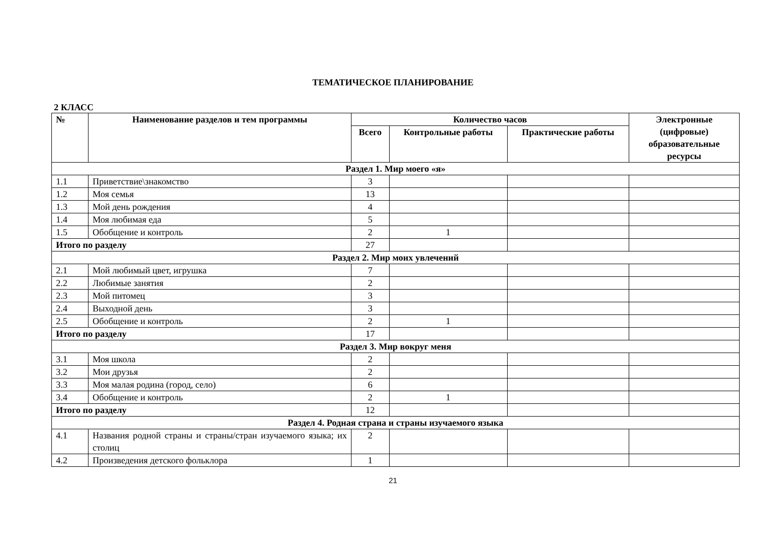ТЕМАТИЧЕСКОЕ ПЛАНИРОВАНИЕ
2 КЛАСС
| № | Наименование разделов и тем программы | Количество часов | | | Электронные (цифровые) образовательные ресурсы |
| --- | --- | --- | --- | --- | --- |
| | | Всего | Контрольные работы | Практические работы | |
| Раздел 1. Мир моего «я» | | | | | |
| 1.1 | Приветствие\знакомство | 3 | | | |
| 1.2 | Моя семья | 13 | | | |
| 1.3 | Мой день рождения | 4 | | | |
| 1.4 | Моя любимая еда | 5 | | | |
| 1.5 | Обобщение и контроль | 2 | 1 | | |
| Итого по разделу | | 27 | | | |
| Раздел 2. Мир моих увлечений | | | | | |
| 2.1 | Мой любимый цвет, игрушка | 7 | | | |
| 2.2 | Любимые занятия | 2 | | | |
| 2.3 | Мой питомец | 3 | | | |
| 2.4 | Выходной день | 3 | | | |
| 2.5 | Обобщение и контроль | 2 | 1 | | |
| Итого по разделу | | 17 | | | |
| Раздел 3. Мир вокруг меня | | | | | |
| 3.1 | Моя школа | 2 | | | |
| 3.2 | Мои друзья | 2 | | | |
| 3.3 | Моя малая родина (город, село) | 6 | | | |
| 3.4 | Обобщение и контроль | 2 | 1 | | |
| Итого по разделу | | 12 | | | |
| Раздел 4. Родная страна и страны изучаемого языка | | | | | |
| 4.1 | Названия родной страны и страны/стран изучаемого языка; их столиц | 2 | | | |
| 4.2 | Произведения детского фольклора | 1 | | | |
21